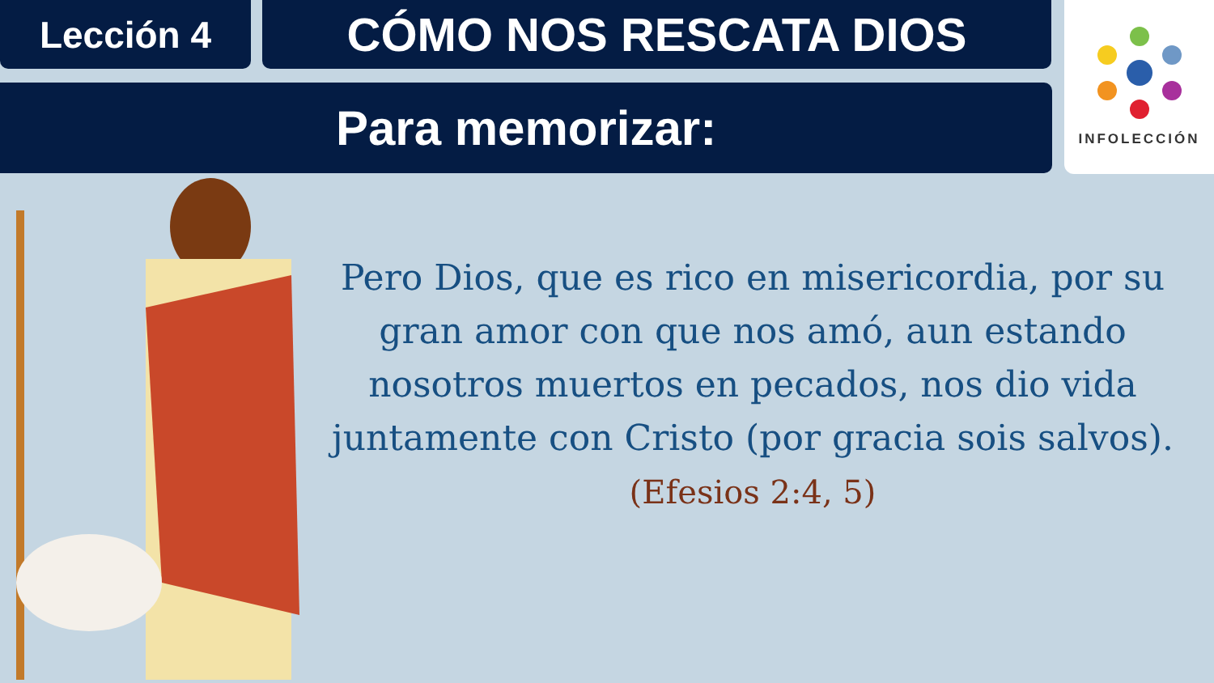Lección 4
CÓMO NOS RESCATA DIOS
Para memorizar:
INFOLECCIÓN
Pero Dios, que es rico en misericordia, por su gran amor con que nos amó, aun estando nosotros muertos en pecados, nos dio vida juntamente con Cristo (por gracia sois salvos).
(Efesios 2:4, 5)